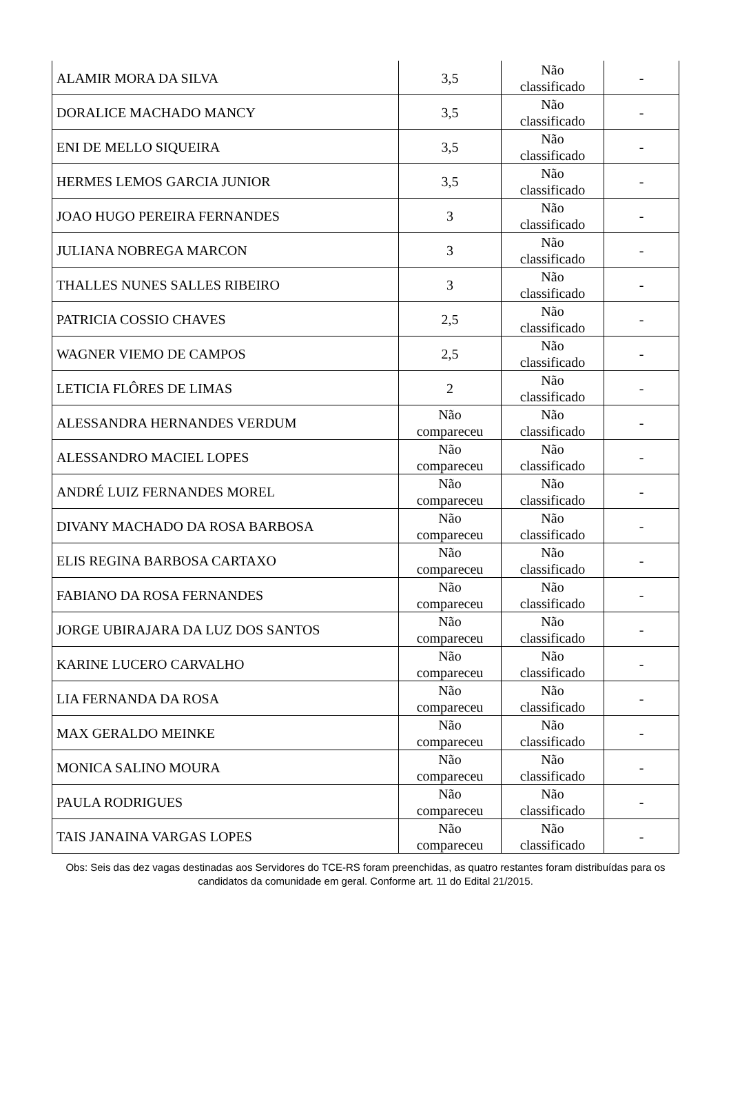| ALAMIR MORA DA SILVA | 3,5 | Não classificado | - |
| DORALICE MACHADO MANCY | 3,5 | Não classificado | - |
| ENI DE MELLO SIQUEIRA | 3,5 | Não classificado | - |
| HERMES LEMOS GARCIA JUNIOR | 3,5 | Não classificado | - |
| JOAO HUGO PEREIRA FERNANDES | 3 | Não classificado | - |
| JULIANA NOBREGA MARCON | 3 | Não classificado | - |
| THALLES NUNES SALLES RIBEIRO | 3 | Não classificado | - |
| PATRICIA COSSIO CHAVES | 2,5 | Não classificado | - |
| WAGNER VIEMO DE CAMPOS | 2,5 | Não classificado | - |
| LETICIA FLÔRES DE LIMAS | 2 | Não classificado | - |
| ALESSANDRA HERNANDES VERDUM | Não compareceu | Não classificado | - |
| ALESSANDRO MACIEL LOPES | Não compareceu | Não classificado | - |
| ANDRÉ LUIZ FERNANDES MOREL | Não compareceu | Não classificado | - |
| DIVANY MACHADO DA ROSA BARBOSA | Não compareceu | Não classificado | - |
| ELIS REGINA BARBOSA CARTAXO | Não compareceu | Não classificado | - |
| FABIANO DA ROSA FERNANDES | Não compareceu | Não classificado | - |
| JORGE UBIRAJARA DA LUZ DOS SANTOS | Não compareceu | Não classificado | - |
| KARINE LUCERO CARVALHO | Não compareceu | Não classificado | - |
| LIA FERNANDA DA ROSA | Não compareceu | Não classificado | - |
| MAX GERALDO MEINKE | Não compareceu | Não classificado | - |
| MONICA SALINO MOURA | Não compareceu | Não classificado | - |
| PAULA RODRIGUES | Não compareceu | Não classificado | - |
| TAIS JANAINA VARGAS LOPES | Não compareceu | Não classificado | - |
Obs: Seis das dez vagas destinadas aos Servidores do TCE-RS foram preenchidas, as quatro restantes foram distribuídas para os candidatos da comunidade em geral. Conforme art. 11 do Edital 21/2015.